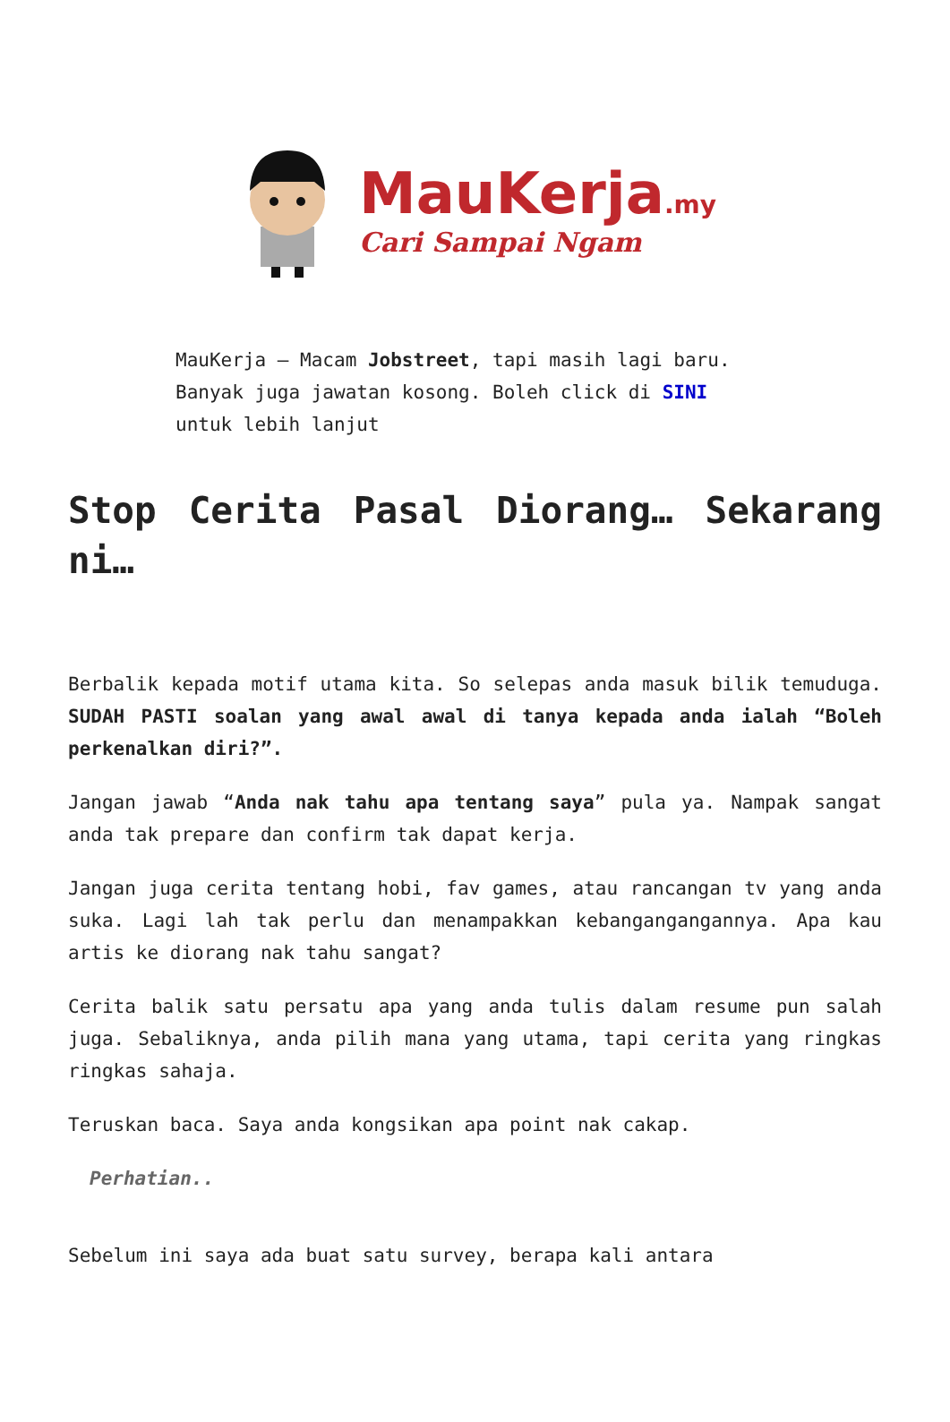MauKerja.my
Cari Sampai Ngam
MauKerja – Macam Jobstreet, tapi masih lagi baru. Banyak juga jawatan kosong. Boleh click di SINI untuk lebih lanjut
Stop Cerita Pasal Diorang… Sekarang ni…
Berbalik kepada motif utama kita. So selepas anda masuk bilik temuduga. SUDAH PASTI soalan yang awal awal di tanya kepada anda ialah “Boleh perkenalkan diri?”.
Jangan jawab “Anda nak tahu apa tentang saya” pula ya. Nampak sangat anda tak prepare dan confirm tak dapat kerja.
Jangan juga cerita tentang hobi, fav games, atau rancangan tv yang anda suka. Lagi lah tak perlu dan menampakkan kebangangangannya. Apa kau artis ke diorang nak tahu sangat?
Cerita balik satu persatu apa yang anda tulis dalam resume pun salah juga. Sebaliknya, anda pilih mana yang utama, tapi cerita yang ringkas ringkas sahaja.
Teruskan baca. Saya anda kongsikan apa point nak cakap.
Perhatian..
Sebelum ini saya ada buat satu survey, berapa kali antara